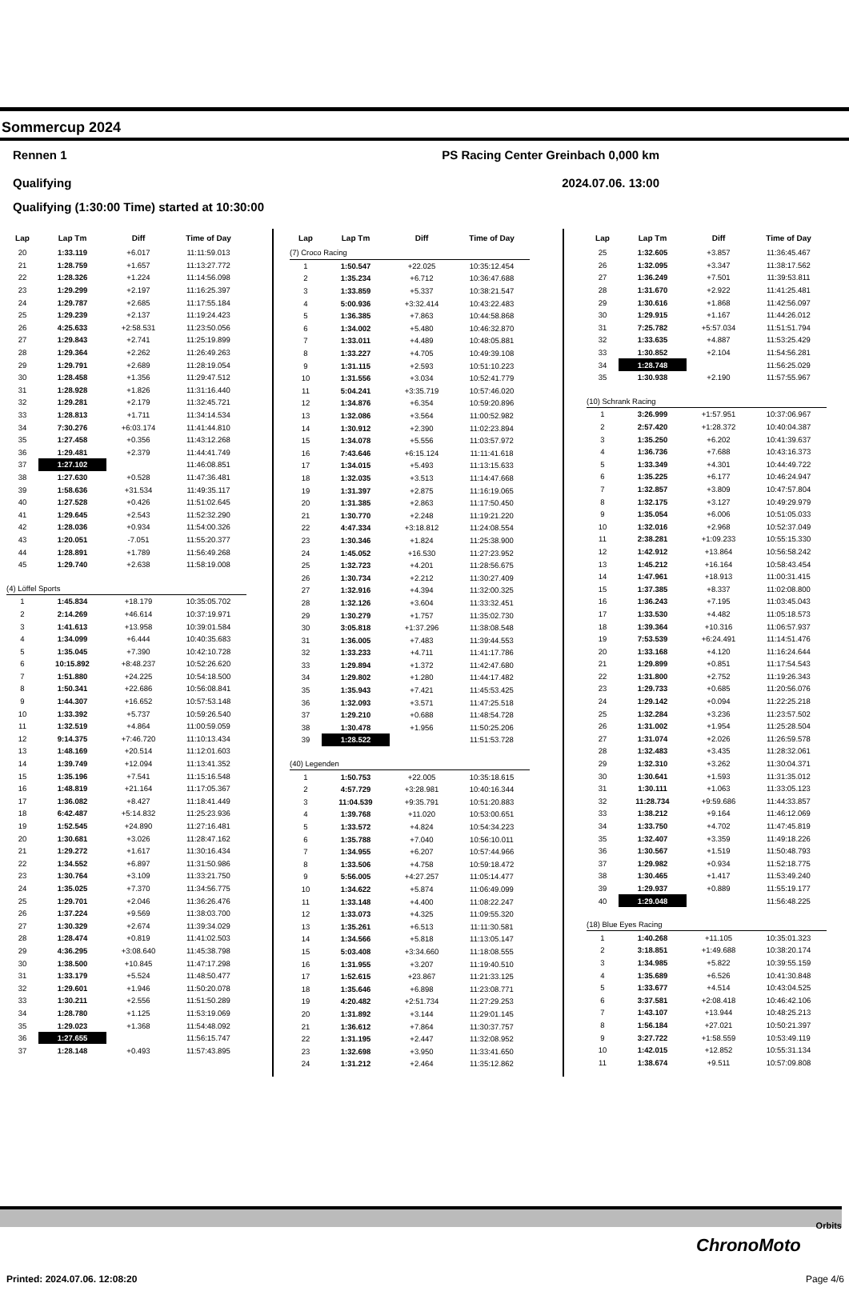Sommercup 2024
Rennen 1 PS Racing Center Greinbach 0,000 km
Qualifying 2024.07.06. 13:00
Qualifying (1:30:00 Time) started at 10:30:00
| Lap | Lap Tm | Diff | Time of Day |
| --- | --- | --- | --- |
| 20 | 1:33.119 | +6.017 | 11:11:59.013 |
| 21 | 1:28.759 | +1.657 | 11:13:27.772 |
| 22 | 1:28.326 | +1.224 | 11:14:56.098 |
| 23 | 1:29.299 | +2.197 | 11:16:25.397 |
| 24 | 1:29.787 | +2.685 | 11:17:55.184 |
| 25 | 1:29.239 | +2.137 | 11:19:24.423 |
| 26 | 4:25.633 | +2:58.531 | 11:23:50.056 |
| 27 | 1:29.843 | +2.741 | 11:25:19.899 |
| 28 | 1:29.364 | +2.262 | 11:26:49.263 |
| 29 | 1:29.791 | +2.689 | 11:28:19.054 |
| 30 | 1:28.458 | +1.356 | 11:29:47.512 |
| 31 | 1:28.928 | +1.826 | 11:31:16.440 |
| 32 | 1:29.281 | +2.179 | 11:32:45.721 |
| 33 | 1:28.813 | +1.711 | 11:34:14.534 |
| 34 | 7:30.276 | +6:03.174 | 11:41:44.810 |
| 35 | 1:27.458 | +0.356 | 11:43:12.268 |
| 36 | 1:29.481 | +2.379 | 11:44:41.749 |
| 37 | 1:27.102 | | 11:46:08.851 |
| 38 | 1:27.630 | +0.528 | 11:47:36.481 |
| 39 | 1:58.636 | +31.534 | 11:49:35.117 |
| 40 | 1:27.528 | +0.426 | 11:51:02.645 |
| 41 | 1:29.645 | +2.543 | 11:52:32.290 |
| 42 | 1:28.036 | +0.934 | 11:54:00.326 |
| 43 | 1:20.051 | -7.051 | 11:55:20.377 |
| 44 | 1:28.891 | +1.789 | 11:56:49.268 |
| 45 | 1:29.740 | +2.638 | 11:58:19.008 |
| (4) Löffel Sports | | | |
| 1 | 1:45.834 | +18.179 | 10:35:05.702 |
| 2 | 2:14.269 | +46.614 | 10:37:19.971 |
| 3 | 1:41.613 | +13.958 | 10:39:01.584 |
| 4 | 1:34.099 | +6.444 | 10:40:35.683 |
| 5 | 1:35.045 | +7.390 | 10:42:10.728 |
| 6 | 10:15.892 | +8:48.237 | 10:52:26.620 |
| 7 | 1:51.880 | +24.225 | 10:54:18.500 |
| 8 | 1:50.341 | +22.686 | 10:56:08.841 |
| 9 | 1:44.307 | +16.652 | 10:57:53.148 |
| 10 | 1:33.392 | +5.737 | 10:59:26.540 |
| 11 | 1:32.519 | +4.864 | 11:00:59.059 |
| 12 | 9:14.375 | +7:46.720 | 11:10:13.434 |
| 13 | 1:48.169 | +20.514 | 11:12:01.603 |
| 14 | 1:39.749 | +12.094 | 11:13:41.352 |
| 15 | 1:35.196 | +7.541 | 11:15:16.548 |
| 16 | 1:48.819 | +21.164 | 11:17:05.367 |
| 17 | 1:36.082 | +8.427 | 11:18:41.449 |
| 18 | 6:42.487 | +5:14.832 | 11:25:23.936 |
| 19 | 1:52.545 | +24.890 | 11:27:16.481 |
| 20 | 1:30.681 | +3.026 | 11:28:47.162 |
| 21 | 1:29.272 | +1.617 | 11:30:16.434 |
| 22 | 1:34.552 | +6.897 | 11:31:50.986 |
| 23 | 1:30.764 | +3.109 | 11:33:21.750 |
| 24 | 1:35.025 | +7.370 | 11:34:56.775 |
| 25 | 1:29.701 | +2.046 | 11:36:26.476 |
| 26 | 1:37.224 | +9.569 | 11:38:03.700 |
| 27 | 1:30.329 | +2.674 | 11:39:34.029 |
| 28 | 1:28.474 | +0.819 | 11:41:02.503 |
| 29 | 4:36.295 | +3:08.640 | 11:45:38.798 |
| 30 | 1:38.500 | +10.845 | 11:47:17.298 |
| 31 | 1:33.179 | +5.524 | 11:48:50.477 |
| 32 | 1:29.601 | +1.946 | 11:50:20.078 |
| 33 | 1:30.211 | +2.556 | 11:51:50.289 |
| 34 | 1:28.780 | +1.125 | 11:53:19.069 |
| 35 | 1:29.023 | +1.368 | 11:54:48.092 |
| 36 | 1:27.655 | | 11:56:15.747 |
| 37 | 1:28.148 | +0.493 | 11:57:43.895 |
| Lap | Lap Tm | Diff | Time of Day |
| --- | --- | --- | --- |
| (7) Croco Racing | | | |
| 1 | 1:50.547 | +22.025 | 10:35:12.454 |
| 2 | 1:35.234 | +6.712 | 10:36:47.688 |
| 3 | 1:33.859 | +5.337 | 10:38:21.547 |
| 4 | 5:00.936 | +3:32.414 | 10:43:22.483 |
| 5 | 1:36.385 | +7.863 | 10:44:58.868 |
| 6 | 1:34.002 | +5.480 | 10:46:32.870 |
| 7 | 1:33.011 | +4.489 | 10:48:05.881 |
| 8 | 1:33.227 | +4.705 | 10:49:39.108 |
| 9 | 1:31.115 | +2.593 | 10:51:10.223 |
| 10 | 1:31.556 | +3.034 | 10:52:41.779 |
| 11 | 5:04.241 | +3:35.719 | 10:57:46.020 |
| 12 | 1:34.876 | +6.354 | 10:59:20.896 |
| 13 | 1:32.086 | +3.564 | 11:00:52.982 |
| 14 | 1:30.912 | +2.390 | 11:02:23.894 |
| 15 | 1:34.078 | +5.556 | 11:03:57.972 |
| 16 | 7:43.646 | +6:15.124 | 11:11:41.618 |
| 17 | 1:34.015 | +5.493 | 11:13:15.633 |
| 18 | 1:32.035 | +3.513 | 11:14:47.668 |
| 19 | 1:31.397 | +2.875 | 11:16:19.065 |
| 20 | 1:31.385 | +2.863 | 11:17:50.450 |
| 21 | 1:30.770 | +2.248 | 11:19:21.220 |
| 22 | 4:47.334 | +3:18.812 | 11:24:08.554 |
| 23 | 1:30.346 | +1.824 | 11:25:38.900 |
| 24 | 1:45.052 | +16.530 | 11:27:23.952 |
| 25 | 1:32.723 | +4.201 | 11:28:56.675 |
| 26 | 1:30.734 | +2.212 | 11:30:27.409 |
| 27 | 1:32.916 | +4.394 | 11:32:00.325 |
| 28 | 1:32.126 | +3.604 | 11:33:32.451 |
| 29 | 1:30.279 | +1.757 | 11:35:02.730 |
| 30 | 3:05.818 | +1:37.296 | 11:38:08.548 |
| 31 | 1:36.005 | +7.483 | 11:39:44.553 |
| 32 | 1:33.233 | +4.711 | 11:41:17.786 |
| 33 | 1:29.894 | +1.372 | 11:42:47.680 |
| 34 | 1:29.802 | +1.280 | 11:44:17.482 |
| 35 | 1:35.943 | +7.421 | 11:45:53.425 |
| 36 | 1:32.093 | +3.571 | 11:47:25.518 |
| 37 | 1:29.210 | +0.688 | 11:48:54.728 |
| 38 | 1:30.478 | +1.956 | 11:50:25.206 |
| 39 | 1:28.522 | | 11:51:53.728 |
| (40) Legenden | | | |
| 1 | 1:50.753 | +22.005 | 10:35:18.615 |
| 2 | 4:57.729 | +3:28.981 | 10:40:16.344 |
| 3 | 11:04.539 | +9:35.791 | 10:51:20.883 |
| 4 | 1:39.768 | +11.020 | 10:53:00.651 |
| 5 | 1:33.572 | +4.824 | 10:54:34.223 |
| 6 | 1:35.788 | +7.040 | 10:56:10.011 |
| 7 | 1:34.955 | +6.207 | 10:57:44.966 |
| 8 | 1:33.506 | +4.758 | 10:59:18.472 |
| 9 | 5:56.005 | +4:27.257 | 11:05:14.477 |
| 10 | 1:34.622 | +5.874 | 11:06:49.099 |
| 11 | 1:33.148 | +4.400 | 11:08:22.247 |
| 12 | 1:33.073 | +4.325 | 11:09:55.320 |
| 13 | 1:35.261 | +6.513 | 11:11:30.581 |
| 14 | 1:34.566 | +5.818 | 11:13:05.147 |
| 15 | 5:03.408 | +3:34.660 | 11:18:08.555 |
| 16 | 1:31.955 | +3.207 | 11:19:40.510 |
| 17 | 1:52.615 | +23.867 | 11:21:33.125 |
| 18 | 1:35.646 | +6.898 | 11:23:08.771 |
| 19 | 4:20.482 | +2:51.734 | 11:27:29.253 |
| 20 | 1:31.892 | +3.144 | 11:29:01.145 |
| 21 | 1:36.612 | +7.864 | 11:30:37.757 |
| 22 | 1:31.195 | +2.447 | 11:32:08.952 |
| 23 | 1:32.698 | +3.950 | 11:33:41.650 |
| 24 | 1:31.212 | +2.464 | 11:35:12.862 |
| Lap | Lap Tm | Diff | Time of Day |
| --- | --- | --- | --- |
| 25 | 1:32.605 | +3.857 | 11:36:45.467 |
| 26 | 1:32.095 | +3.347 | 11:38:17.562 |
| 27 | 1:36.249 | +7.501 | 11:39:53.811 |
| 28 | 1:31.670 | +2.922 | 11:41:25.481 |
| 29 | 1:30.616 | +1.868 | 11:42:56.097 |
| 30 | 1:29.915 | +1.167 | 11:44:26.012 |
| 31 | 7:25.782 | +5:57.034 | 11:51:51.794 |
| 32 | 1:33.635 | +4.887 | 11:53:25.429 |
| 33 | 1:30.852 | +2.104 | 11:54:56.281 |
| 34 | 1:28.748 | | 11:56:25.029 |
| 35 | 1:30.938 | +2.190 | 11:57:55.967 |
| (10) Schrank Racing | | | |
| 1 | 3:26.999 | +1:57.951 | 10:37:06.967 |
| 2 | 2:57.420 | +1:28.372 | 10:40:04.387 |
| 3 | 1:35.250 | +6.202 | 10:41:39.637 |
| 4 | 1:36.736 | +7.688 | 10:43:16.373 |
| 5 | 1:33.349 | +4.301 | 10:44:49.722 |
| 6 | 1:35.225 | +6.177 | 10:46:24.947 |
| 7 | 1:32.857 | +3.809 | 10:47:57.804 |
| 8 | 1:32.175 | +3.127 | 10:49:29.979 |
| 9 | 1:35.054 | +6.006 | 10:51:05.033 |
| 10 | 1:32.016 | +2.968 | 10:52:37.049 |
| 11 | 2:38.281 | +1:09.233 | 10:55:15.330 |
| 12 | 1:42.912 | +13.864 | 10:56:58.242 |
| 13 | 1:45.212 | +16.164 | 10:58:43.454 |
| 14 | 1:47.961 | +18.913 | 11:00:31.415 |
| 15 | 1:37.385 | +8.337 | 11:02:08.800 |
| 16 | 1:36.243 | +7.195 | 11:03:45.043 |
| 17 | 1:33.530 | +4.482 | 11:05:18.573 |
| 18 | 1:39.364 | +10.316 | 11:06:57.937 |
| 19 | 7:53.539 | +6:24.491 | 11:14:51.476 |
| 20 | 1:33.168 | +4.120 | 11:16:24.644 |
| 21 | 1:29.899 | +0.851 | 11:17:54.543 |
| 22 | 1:31.800 | +2.752 | 11:19:26.343 |
| 23 | 1:29.733 | +0.685 | 11:20:56.076 |
| 24 | 1:29.142 | +0.094 | 11:22:25.218 |
| 25 | 1:32.284 | +3.236 | 11:23:57.502 |
| 26 | 1:31.002 | +1.954 | 11:25:28.504 |
| 27 | 1:31.074 | +2.026 | 11:26:59.578 |
| 28 | 1:32.483 | +3.435 | 11:28:32.061 |
| 29 | 1:32.310 | +3.262 | 11:30:04.371 |
| 30 | 1:30.641 | +1.593 | 11:31:35.012 |
| 31 | 1:30.111 | +1.063 | 11:33:05.123 |
| 32 | 11:28.734 | +9:59.686 | 11:44:33.857 |
| 33 | 1:38.212 | +9.164 | 11:46:12.069 |
| 34 | 1:33.750 | +4.702 | 11:47:45.819 |
| 35 | 1:32.407 | +3.359 | 11:49:18.226 |
| 36 | 1:30.567 | +1.519 | 11:50:48.793 |
| 37 | 1:29.982 | +0.934 | 11:52:18.775 |
| 38 | 1:30.465 | +1.417 | 11:53:49.240 |
| 39 | 1:29.937 | +0.889 | 11:55:19.177 |
| 40 | 1:29.048 | | 11:56:48.225 |
| (18) Blue Eyes Racing | | | |
| 1 | 1:40.268 | +11.105 | 10:35:01.323 |
| 2 | 3:18.851 | +1:49.688 | 10:38:20.174 |
| 3 | 1:34.985 | +5.822 | 10:39:55.159 |
| 4 | 1:35.689 | +6.526 | 10:41:30.848 |
| 5 | 1:33.677 | +4.514 | 10:43:04.525 |
| 6 | 3:37.581 | +2:08.418 | 10:46:42.106 |
| 7 | 1:43.107 | +13.944 | 10:48:25.213 |
| 8 | 1:56.184 | +27.021 | 10:50:21.397 |
| 9 | 3:27.722 | +1:58.559 | 10:53:49.119 |
| 10 | 1:42.015 | +12.852 | 10:55:31.134 |
| 11 | 1:38.674 | +9.511 | 10:57:09.808 |
Orbits
ChronoMoto
Printed: 2024.07.06. 12:08:20 Page 4/6